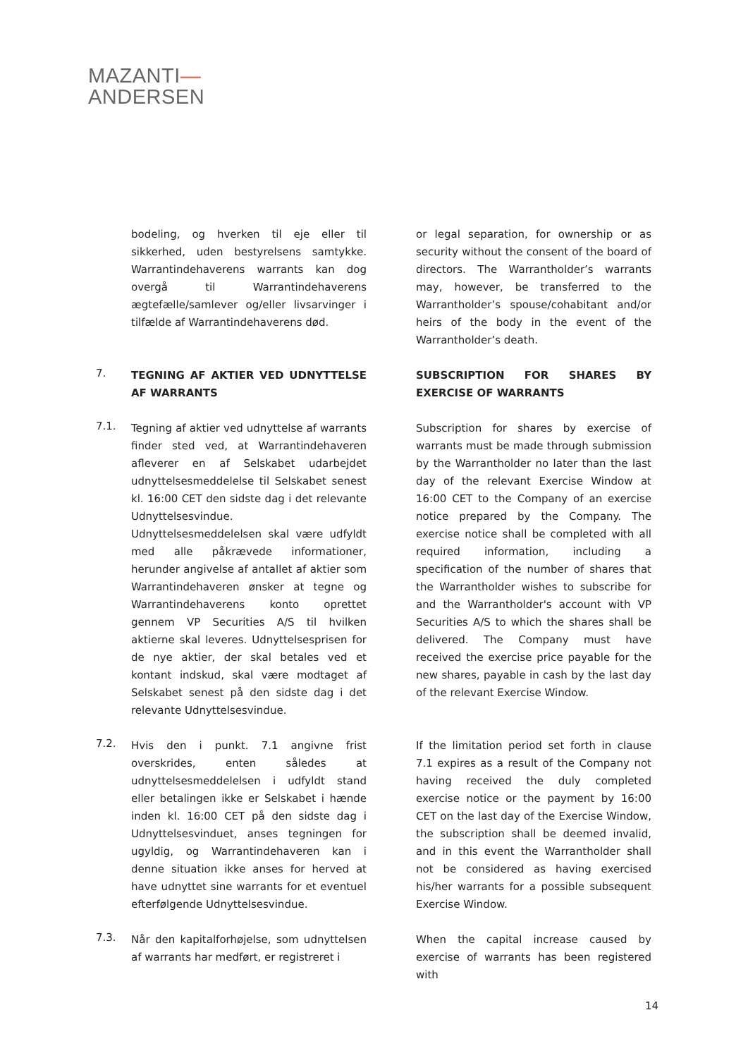MAZANTI—
ANDERSEN
bodeling, og hverken til eje eller til sikkerhed, uden bestyrelsens samtykke. Warrantindehaverens warrants kan dog overgå til Warrantindehaverens ægtefælle/samlever og/eller livsarvinger i tilfælde af Warrantindehaverens død.
or legal separation, for ownership or as security without the consent of the board of directors. The Warrantholder’s warrants may, however, be transferred to the Warrantholder’s spouse/cohabitant and/or heirs of the body in the event of the Warrantholder’s death.
7.
TEGNING AF AKTIER VED UDNYTTELSE AF WARRANTS
SUBSCRIPTION FOR SHARES BY EXERCISE OF WARRANTS
7.1.
Tegning af aktier ved udnyttelse af warrants finder sted ved, at Warrantindehaveren afleverer en af Selskabet udarbejdet udnyttelsesmeddelelse til Selskabet senest kl. 16:00 CET den sidste dag i det relevante Udnyttelsesvindue. Udnyttelsesmeddelelsen skal være udfyldt med alle påkrævede informationer, herunder angivelse af antallet af aktier som Warrantindehaveren ønsker at tegne og Warrantindehaverens konto oprettet gennem VP Securities A/S til hvilken aktierne skal leveres. Udnyttelsesprisen for de nye aktier, der skal betales ved et kontant indskud, skal være modtaget af Selskabet senest på den sidste dag i det relevante Udnyttelsesvindue.
Subscription for shares by exercise of warrants must be made through submission by the Warrantholder no later than the last day of the relevant Exercise Window at 16:00 CET to the Company of an exercise notice prepared by the Company. The exercise notice shall be completed with all required information, including a specification of the number of shares that the Warrantholder wishes to subscribe for and the Warrantholder's account with VP Securities A/S to which the shares shall be delivered. The Company must have received the exercise price payable for the new shares, payable in cash by the last day of the relevant Exercise Window.
7.2.
Hvis den i punkt. 7.1 angivne frist overskrides, enten således at udnyttelsesmeddelelsen i udfyldt stand eller betalingen ikke er Selskabet i hænde inden kl. 16:00 CET på den sidste dag i Udnyttelsesvinduet, anses tegningen for ugyldig, og Warrantindehaveren kan i denne situation ikke anses for herved at have udnyttet sine warrants for et eventuel efterfølgende Udnyttelsesvindue.
If the limitation period set forth in clause 7.1 expires as a result of the Company not having received the duly completed exercise notice or the payment by 16:00 CET on the last day of the Exercise Window, the subscription shall be deemed invalid, and in this event the Warrantholder shall not be considered as having exercised his/her warrants for a possible subsequent Exercise Window.
7.3.
Når den kapitalforhøjelse, som udnyttelsen af warrants har medført, er registreret i
When the capital increase caused by exercise of warrants has been registered with
14